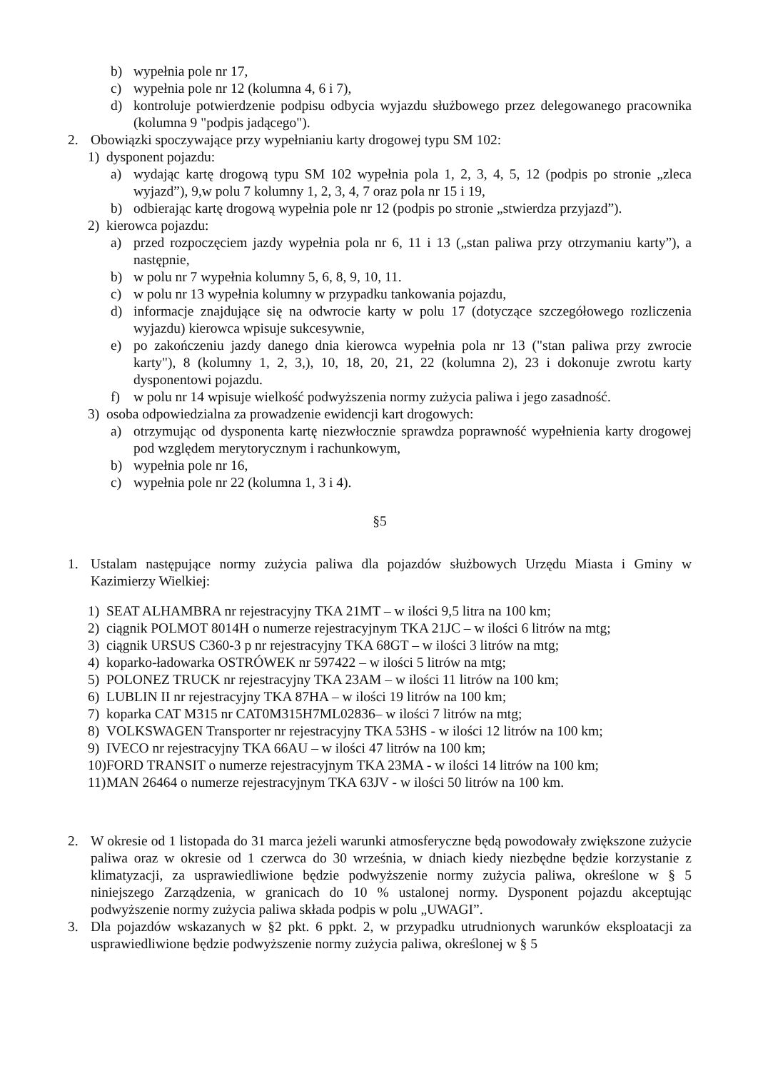b) wypełnia pole nr 17,
c) wypełnia pole nr 12 (kolumna 4, 6 i 7),
d) kontroluje potwierdzenie podpisu odbycia wyjazdu służbowego przez delegowanego pracownika (kolumna 9 "podpis jadącego").
2. Obowiązki spoczywające przy wypełnianiu karty drogowej typu SM 102:
1) dysponent pojazdu:
a) wydając kartę drogową typu SM 102 wypełnia pola 1, 2, 3, 4, 5, 12 (podpis po stronie „zleca wyjazd”), 9,w polu 7 kolumny 1, 2, 3, 4, 7 oraz pola nr 15 i 19,
b) odbierając kartę drogową wypełnia pole nr 12 (podpis po stronie „stwierdza przyjazd”).
2) kierowca pojazdu:
a) przed rozpoczęciem jazdy wypełnia pola nr 6, 11 i 13 („stan paliwa przy otrzymaniu karty”), a następnie,
b) w polu nr 7 wypełnia kolumny 5, 6, 8, 9, 10, 11.
c) w polu nr 13 wypełnia kolumny w przypadku tankowania pojazdu,
d) informacje znajdujące się na odwrocie karty w polu 17 (dotyczące szczegółowego rozliczenia wyjazdu) kierowca wpisuje sukcesywnie,
e) po zakończeniu jazdy danego dnia kierowca wypełnia pola nr 13 ("stan paliwa przy zwrocie karty"), 8 (kolumny 1, 2, 3,), 10, 18, 20, 21, 22 (kolumna 2), 23 i dokonuje zwrotu karty dysponentowi pojazdu.
f) w polu nr 14 wpisuje wielkość podwyższenia normy zużycia paliwa i jego zasadność.
3) osoba odpowiedzialna za prowadzenie ewidencji kart drogowych:
a) otrzymując od dysponenta kartę niezwłocznie sprawdza poprawność wypełnienia karty drogowej pod względem merytorycznym i rachunkowym,
b) wypełnia pole nr 16,
c) wypełnia pole nr 22 (kolumna 1, 3 i 4).
§5
1. Ustalam następujące normy zużycia paliwa dla pojazdów służbowych Urzędu Miasta i Gminy w Kazimierzy Wielkiej:
1) SEAT ALHAMBRA nr rejestracyjny TKA 21MT – w ilości 9,5 litra na 100 km;
2) ciągnik POLMOT 8014H o numerze rejestracyjnym TKA 21JC – w ilości 6 litrów na mtg;
3) ciągnik URSUS C360-3 p nr rejestracyjny TKA 68GT – w ilości 3 litrów na mtg;
4) koparko-ładowarka OSTRÓWEK nr 597422 – w ilości 5 litrów na mtg;
5) POLONEZ TRUCK nr rejestracyjny TKA 23AM – w ilości 11 litrów na 100 km;
6) LUBLIN II nr rejestracyjny TKA 87HA – w ilości 19 litrów na 100 km;
7) koparka CAT M315 nr CAT0M315H7ML02836– w ilości 7 litrów na mtg;
8) VOLKSWAGEN Transporter nr rejestracyjny TKA 53HS - w ilości 12 litrów na 100 km;
9) IVECO nr rejestracyjny TKA 66AU – w ilości 47 litrów na 100 km;
10) FORD TRANSIT o numerze rejestracyjnym TKA 23MA - w ilości 14 litrów na 100 km;
11) MAN 26464 o numerze rejestracyjnym TKA 63JV - w ilości 50 litrów na 100 km.
2. W okresie od 1 listopada do 31 marca jeżeli warunki atmosferyczne będą powodowały zwiększone zużycie paliwa oraz w okresie od 1 czerwca do 30 września, w dniach kiedy niezbędne będzie korzystanie z klimatyzacji, za usprawiedliwione będzie podwyższenie normy zużycia paliwa, określone w § 5 niniejszego Zarządzenia, w granicach do 10 % ustalonej normy. Dysponent pojazdu akceptując podwyższenie normy zużycia paliwa składa podpis w polu „UWAGI”.
3. Dla pojazdów wskazanych w §2 pkt. 6 ppkt. 2, w przypadku utrudnionych warunków eksploatacji za usprawiedliwione będzie podwyższenie normy zużycia paliwa, określonej w § 5